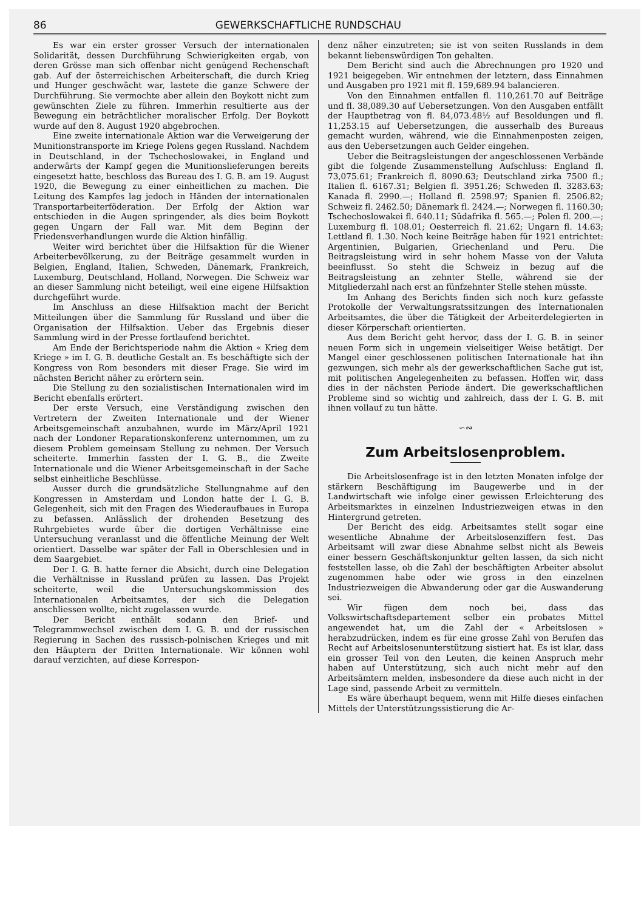86 GEWERKSCHAFTLICHE RUNDSCHAU
Es war ein erster grosser Versuch der internationalen Solidarität, dessen Durchführung Schwierigkeiten ergab, von deren Grösse man sich offenbar nicht genügend Rechenschaft gab. Auf der österreichischen Arbeiterschaft, die durch Krieg und Hunger geschwächt war, lastete die ganze Schwere der Durchführung. Sie vermochte aber allein den Boykott nicht zum gewünschten Ziele zu führen. Immerhin resultierte aus der Bewegung ein beträchtlicher moralischer Erfolg. Der Boykott wurde auf den 8. August 1920 abgebrochen.
Eine zweite internationale Aktion war die Verweigerung der Munitionstransporte im Kriege Polens gegen Russland. Nachdem in Deutschland, in der Tschechoslowakei, in England und anderwärts der Kampf gegen die Munitionslieferungen bereits eingesetzt hatte, beschloss das Bureau des I. G. B. am 19. August 1920, die Bewegung zu einer einheitlichen zu machen. Die Leitung des Kampfes lag jedoch in Händen der internationalen Transportarbeiterföderation. Der Erfolg der Aktion war entschieden in die Augen springender, als dies beim Boykott gegen Ungarn der Fall war. Mit dem Beginn der Friedensverhandlungen wurde die Aktion hinfällig.
Weiter wird berichtet über die Hilfsaktion für die Wiener Arbeiterbevölkerung, zu der Beiträge gesammelt wurden in Belgien, England, Italien, Schweden, Dänemark, Frankreich, Luxemburg, Deutschland, Holland, Norwegen. Die Schweiz war an dieser Sammlung nicht beteiligt, weil eine eigene Hilfsaktion durchgeführt wurde.
Im Anschluss an diese Hilfsaktion macht der Bericht Mitteilungen über die Sammlung für Russland und über die Organisation der Hilfsaktion. Ueber das Ergebnis dieser Sammlung wird in der Presse fortlaufend berichtet.
Am Ende der Berichtsperiode nahm die Aktion « Krieg dem Kriege » im I. G. B. deutliche Gestalt an. Es beschäftigte sich der Kongress von Rom besonders mit dieser Frage. Sie wird im nächsten Bericht näher zu erörtern sein.
Die Stellung zu den sozialistischen Internationalen wird im Bericht ebenfalls erörtert.
Der erste Versuch, eine Verständigung zwischen den Vertretern der Zweiten Internationale und der Wiener Arbeitsgemeinschaft anzubahnen, wurde im März/April 1921 nach der Londoner Reparationskonferenz unternommen, um zu diesem Problem gemeinsam Stellung zu nehmen. Der Versuch scheiterte. Immerhin fassten der I. G. B., die Zweite Internationale und die Wiener Arbeitsgemeinschaft in der Sache selbst einheitliche Beschlüsse.
Ausser durch die grundsätzliche Stellungnahme auf den Kongressen in Amsterdam und London hatte der I. G. B. Gelegenheit, sich mit den Fragen des Wiederaufbaues in Europa zu befassen. Anlässlich der drohenden Besetzung des Ruhrgebietes wurde über die dortigen Verhältnisse eine Untersuchung veranlasst und die öffentliche Meinung der Welt orientiert. Dasselbe war später der Fall in Oberschlesien und in dem Saargebiet.
Der I. G. B. hatte ferner die Absicht, durch eine Delegation die Verhältnisse in Russland prüfen zu lassen. Das Projekt scheiterte, weil die Untersuchungskommission des Internationalen Arbeitsamtes, der sich die Delegation anschliessen wollte, nicht zugelassen wurde.
Der Bericht enthält sodann den Brief- und Telegrammwechsel zwischen dem I. G. B. und der russischen Regierung in Sachen des russisch-polnischen Krieges und mit den Häuptern der Dritten Internationale. Wir können wohl darauf verzichten, auf diese Korrespon-
denz näher einzutreten; sie ist von seiten Russlands in dem bekannt liebenswürdigen Ton gehalten.
Dem Bericht sind auch die Abrechnungen pro 1920 und 1921 beigegeben. Wir entnehmen der letztern, dass Einnahmen und Ausgaben pro 1921 mit fl. 159,689.94 balancieren.
Von den Einnahmen entfallen fl. 110,261.70 auf Beiträge und fl. 38,089.30 auf Uebersetzungen. Von den Ausgaben entfällt der Hauptbetrag von fl. 84,073.48½ auf Besoldungen und fl. 11,253.15 auf Uebersetzungen, die ausserhalb des Bureaus gemacht wurden, während, wie die Einnahmenposten zeigen, aus den Uebersetzungen auch Gelder eingehen.
Ueber die Beitragsleistungen der angeschlossenen Verbände gibt die folgende Zusammenstellung Aufschluss: England fl. 73,075.61; Frankreich fl. 8090.63; Deutschland zirka 7500 fl.; Italien fl. 6167.31; Belgien fl. 3951.26; Schweden fl. 3283.63; Kanada fl. 2990.—; Holland fl. 2598.97; Spanien fl. 2506.82; Schweiz fl. 2462.50; Dänemark fl. 2424.—; Norwegen fl. 1160.30; Tschechoslowakei fl. 640.11; Südafrika fl. 565.—; Polen fl. 200.—; Luxemburg fl. 108.01; Oesterreich fl. 21.62; Ungarn fl. 14.63; Lettland fl. 1.30. Noch keine Beiträge haben für 1921 entrichtet: Argentinien, Bulgarien, Griechenland und Peru. Die Beitragsleistung wird in sehr hohem Masse von der Valuta beeinflusst. So steht die Schweiz in bezug auf die Beitragsleistung an zehnter Stelle, während sie der Mitgliederzahl nach erst an fünfzehnter Stelle stehen müsste.
Im Anhang des Berichts finden sich noch kurz gefasste Protokolle der Verwaltungsratssitzungen des Internationalen Arbeitsamtes, die über die Tätigkeit der Arbeiterdelegierten in dieser Körperschaft orientierten.
Aus dem Bericht geht hervor, dass der I. G. B. in seiner neuen Form sich in ungemein vielseitiger Weise betätigt. Der Mangel einer geschlossenen politischen Internationale hat ihn gezwungen, sich mehr als der gewerkschaftlichen Sache gut ist, mit politischen Angelegenheiten zu befassen. Hoffen wir, dass dies in der nächsten Periode ändert. Die gewerkschaftlichen Probleme sind so wichtig und zahlreich, dass der I. G. B. mit ihnen vollauf zu tun hätte.
∽∾
Zum Arbeitslosenproblem.
Die Arbeitslosenfrage ist in den letzten Monaten infolge der stärkern Beschäftigung im Baugewerbe und in der Landwirtschaft wie infolge einer gewissen Erleichterung des Arbeitsmarktes in einzelnen Industriezweigen etwas in den Hintergrund getreten.
Der Bericht des eidg. Arbeitsamtes stellt sogar eine wesentliche Abnahme der Arbeitslosenziffern fest. Das Arbeitsamt will zwar diese Abnahme selbst nicht als Beweis einer bessern Geschäftskonjunktur gelten lassen, da sich nicht feststellen lasse, ob die Zahl der beschäftigten Arbeiter absolut zugenommen habe oder wie gross in den einzelnen Industriezweigen die Abwanderung oder gar die Auswanderung sei.
Wir fügen dem noch bei, dass das Volkswirtschaftsdepartement selber ein probates Mittel angewendet hat, um die Zahl der « Arbeitslosen » herabzudrücken, indem es für eine grosse Zahl von Berufen das Recht auf Arbeitslosenunterstützung sistiert hat. Es ist klar, dass ein grosser Teil von den Leuten, die keinen Anspruch mehr haben auf Unterstützung, sich auch nicht mehr auf den Arbeitsämtern melden, insbesondere da diese auch nicht in der Lage sind, passende Arbeit zu vermitteln.
Es wäre überhaupt bequem, wenn mit Hilfe dieses einfachen Mittels der Unterstützungssistierung die Ar-